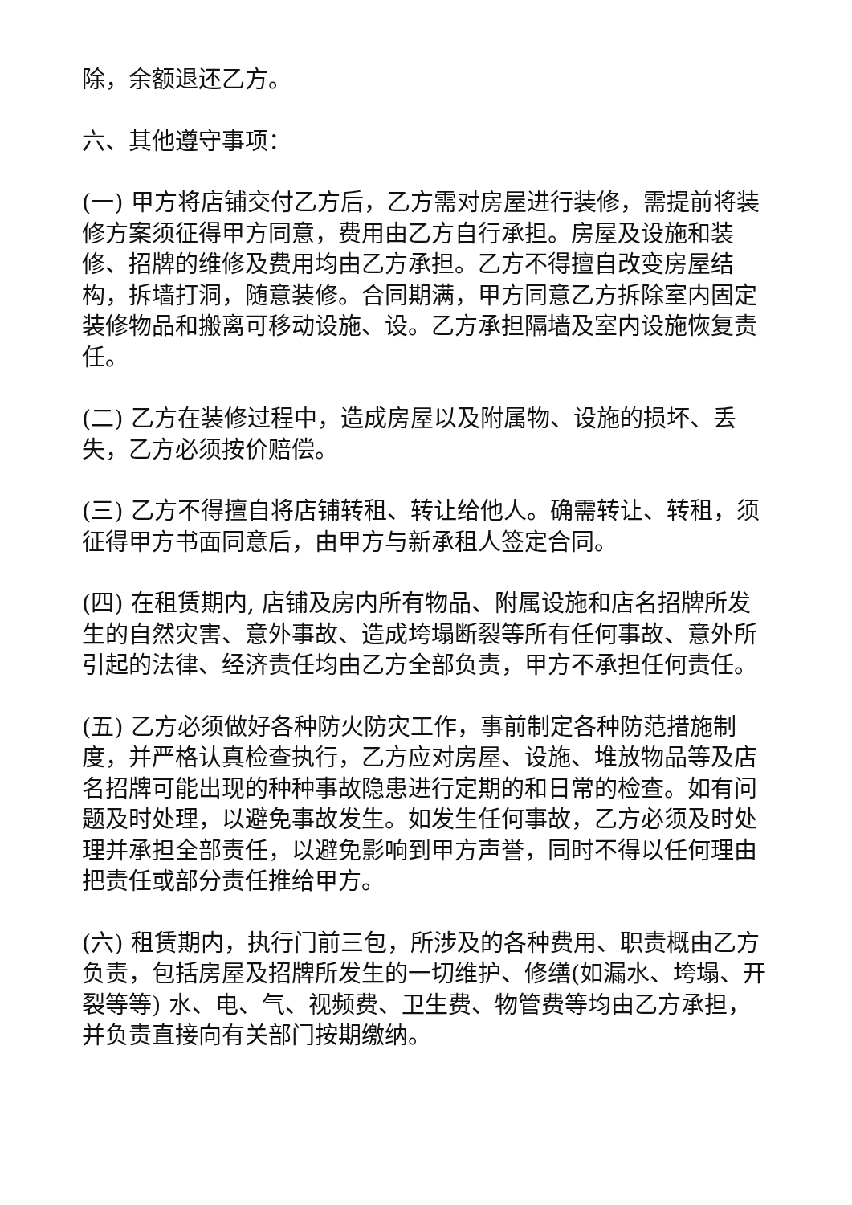除，余额退还乙方。
六、其他遵守事项：
(一) 甲方将店铺交付乙方后，乙方需对房屋进行装修，需提前将装修方案须征得甲方同意，费用由乙方自行承担。房屋及设施和装修、招牌的维修及费用均由乙方承担。乙方不得擅自改变房屋结构，拆墙打洞，随意装修。合同期满，甲方同意乙方拆除室内固定装修物品和搬离可移动设施、设。乙方承担隔墙及室内设施恢复责任。
(二) 乙方在装修过程中，造成房屋以及附属物、设施的损坏、丢失，乙方必须按价赔偿。
(三) 乙方不得擅自将店铺转租、转让给他人。确需转让、转租，须征得甲方书面同意后，由甲方与新承租人签定合同。
(四) 在租赁期内, 店铺及房内所有物品、附属设施和店名招牌所发生的自然灾害、意外事故、造成垮塌断裂等所有任何事故、意外所引起的法律、经济责任均由乙方全部负责，甲方不承担任何责任。
(五) 乙方必须做好各种防火防灾工作，事前制定各种防范措施制度，并严格认真检查执行，乙方应对房屋、设施、堆放物品等及店名招牌可能出现的种种事故隐患进行定期的和日常的检查。如有问题及时处理，以避免事故发生。如发生任何事故，乙方必须及时处理并承担全部责任，以避免影响到甲方声誉，同时不得以任何理由把责任或部分责任推给甲方。
(六) 租赁期内，执行门前三包，所涉及的各种费用、职责概由乙方负责，包括房屋及招牌所发生的一切维护、修缮(如漏水、垮塌、开裂等等) 水、电、气、视频费、卫生费、物管费等均由乙方承担，并负责直接向有关部门按期缴纳。